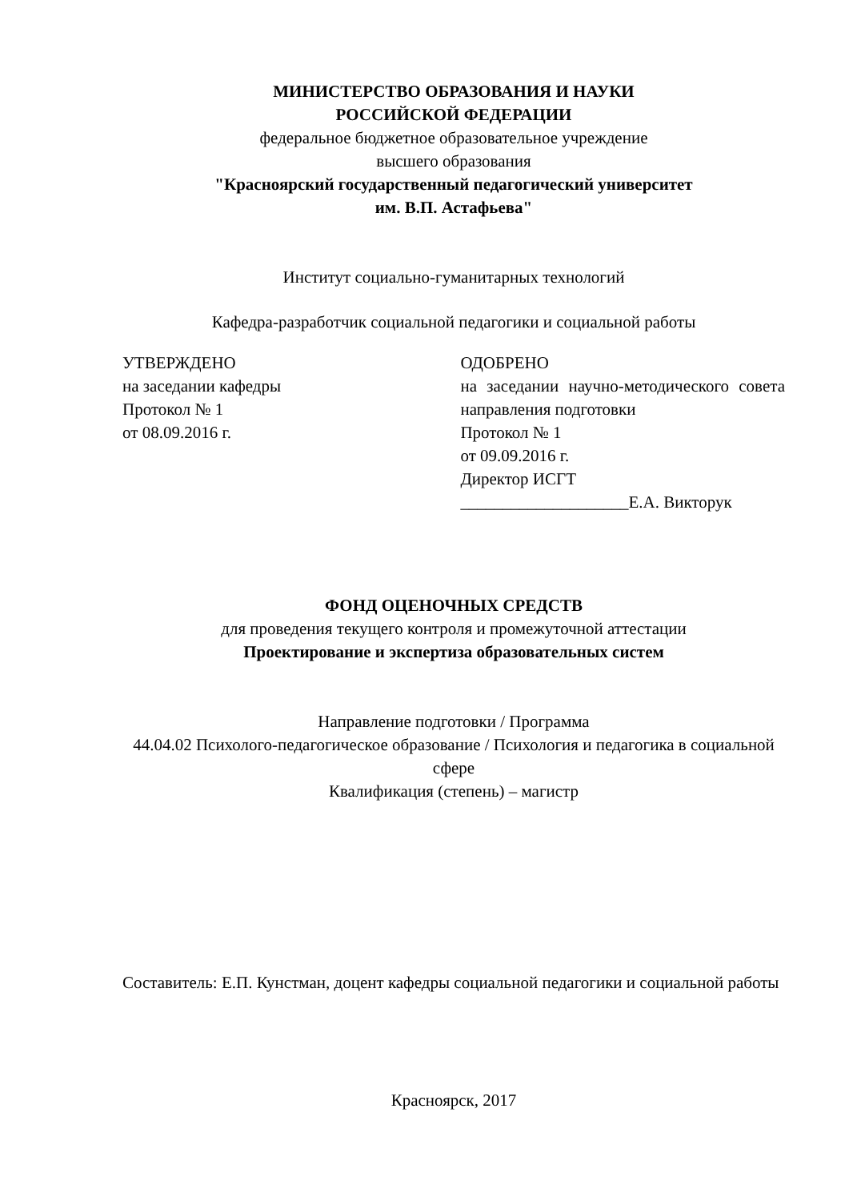МИНИСТЕРСТВО ОБРАЗОВАНИЯ И НАУКИ
РОССИЙСКОЙ ФЕДЕРАЦИИ
федеральное бюджетное образовательное учреждение
высшего образования
"Красноярский государственный педагогический университет
им. В.П. Астафьева"
Институт социально-гуманитарных технологий
Кафедра-разработчик социальной педагогики и социальной работы
УТВЕРЖДЕНО
на заседании кафедры
Протокол № 1
от 08.09.2016 г.
ОДОБРЕНО
на заседании научно-методического совета направления подготовки
Протокол № 1
от 09.09.2016 г.
Директор ИСГТ
____________________Е.А. Викторук
ФОНД ОЦЕНОЧНЫХ СРЕДСТВ
для проведения текущего контроля и промежуточной аттестации
Проектирование и экспертиза образовательных систем
Направление подготовки / Программа
44.04.02 Психолого-педагогическое образование / Психология и педагогика в социальной сфере
Квалификация (степень) – магистр
Составитель: Е.П. Кунстман, доцент кафедры социальной педагогики и социальной работы
Красноярск, 2017